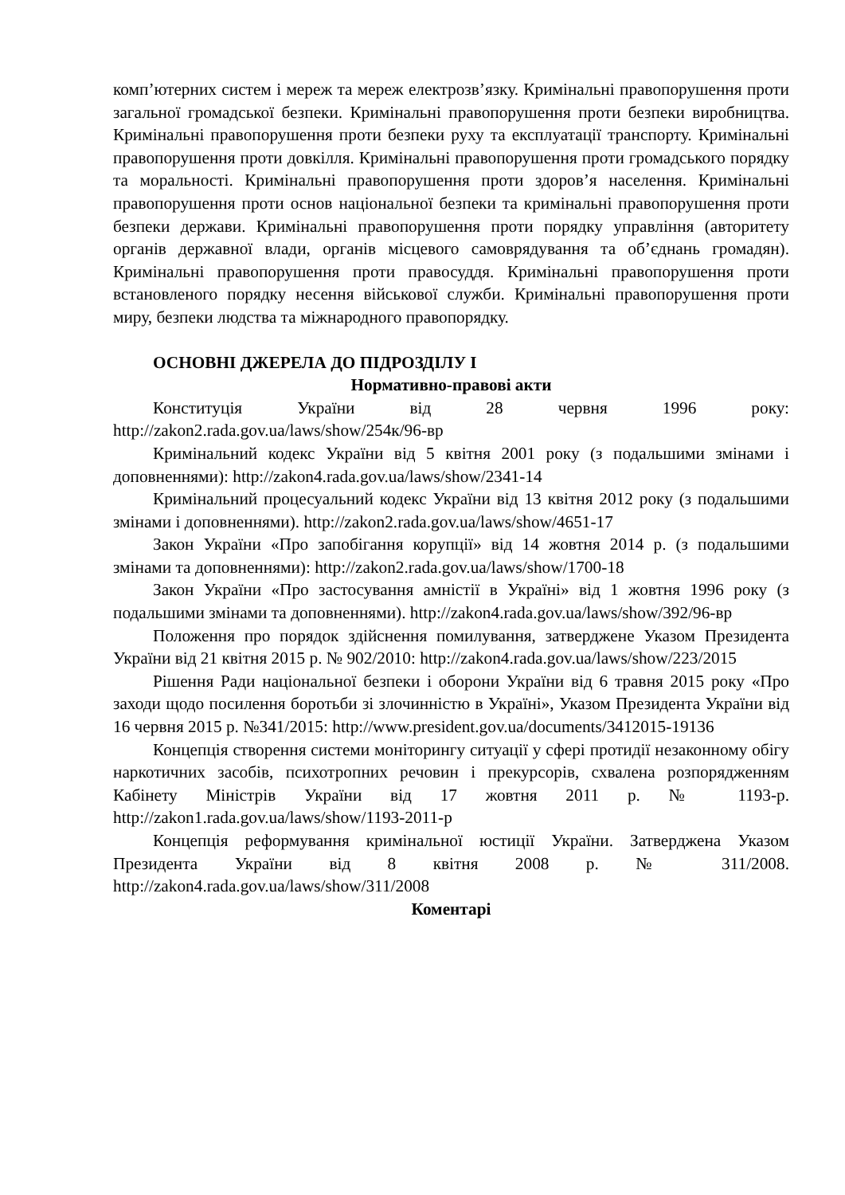комп’ютерних систем і мереж та мереж електрозв’язку. Кримінальні правопорушення проти загальної громадської безпеки. Кримінальні правопорушення проти безпеки виробництва. Кримінальні правопорушення проти безпеки руху та експлуатації транспорту. Кримінальні правопорушення проти довкілля. Кримінальні правопорушення проти громадського порядку та моральності. Кримінальні правопорушення проти здоров’я населення. Кримінальні правопорушення проти основ національної безпеки та кримінальні правопорушення проти безпеки держави. Кримінальні правопорушення проти порядку управління (авторитету органів державної влади, органів місцевого самоврядування та об’єднань громадян). Кримінальні правопорушення проти правосуддя. Кримінальні правопорушення проти встановленого порядку несення військової служби. Кримінальні правопорушення проти миру, безпеки людства та міжнародного правопорядку.
ОСНОВНІ ДЖЕРЕЛА ДО ПІДРОЗДІЛУ І
Нормативно-правові акти
Конституція України від 28 червня 1996 року: http://zakon2.rada.gov.ua/laws/show/254к/96-вр
Кримінальний кодекс України від 5 квітня 2001 року (з подальшими змінами і доповненнями): http://zakon4.rada.gov.ua/laws/show/2341-14
Кримінальний процесуальний кодекс України від 13 квітня 2012 року (з подальшими змінами і доповненнями). http://zakon2.rada.gov.ua/laws/show/4651-17
Закон України «Про запобігання корупції» від 14 жовтня 2014 р. (з подальшими змінами та доповненнями): http://zakon2.rada.gov.ua/laws/show/1700-18
Закон України «Про застосування амністії в Україні» від 1 жовтня 1996 року (з подальшими змінами та доповненнями). http://zakon4.rada.gov.ua/laws/show/392/96-вр
Положення про порядок здійснення помилування, затверджене Указом Президента України від 21 квітня 2015 р. № 902/2010: http://zakon4.rada.gov.ua/laws/show/223/2015
Рішення Ради національної безпеки і оборони України від 6 травня 2015 року «Про заходи щодо посилення боротьби зі злочинністю в Україні», Указом Президента України від 16 червня 2015 р. №341/2015: http://www.president.gov.ua/documents/3412015-19136
Концепція створення системи моніторингу ситуації у сфері протидії незаконному обігу наркотичних засобів, психотропних речовин і прекурсорів, схвалена розпорядженням Кабінету Міністрів України від 17 жовтня 2011 р. № 1193-р. http://zakon1.rada.gov.ua/laws/show/1193-2011-р
Концепція реформування кримінальної юстиції України. Затверджена Указом Президента України від 8 квітня 2008 р. № 311/2008. http://zakon4.rada.gov.ua/laws/show/311/2008
Коментарі